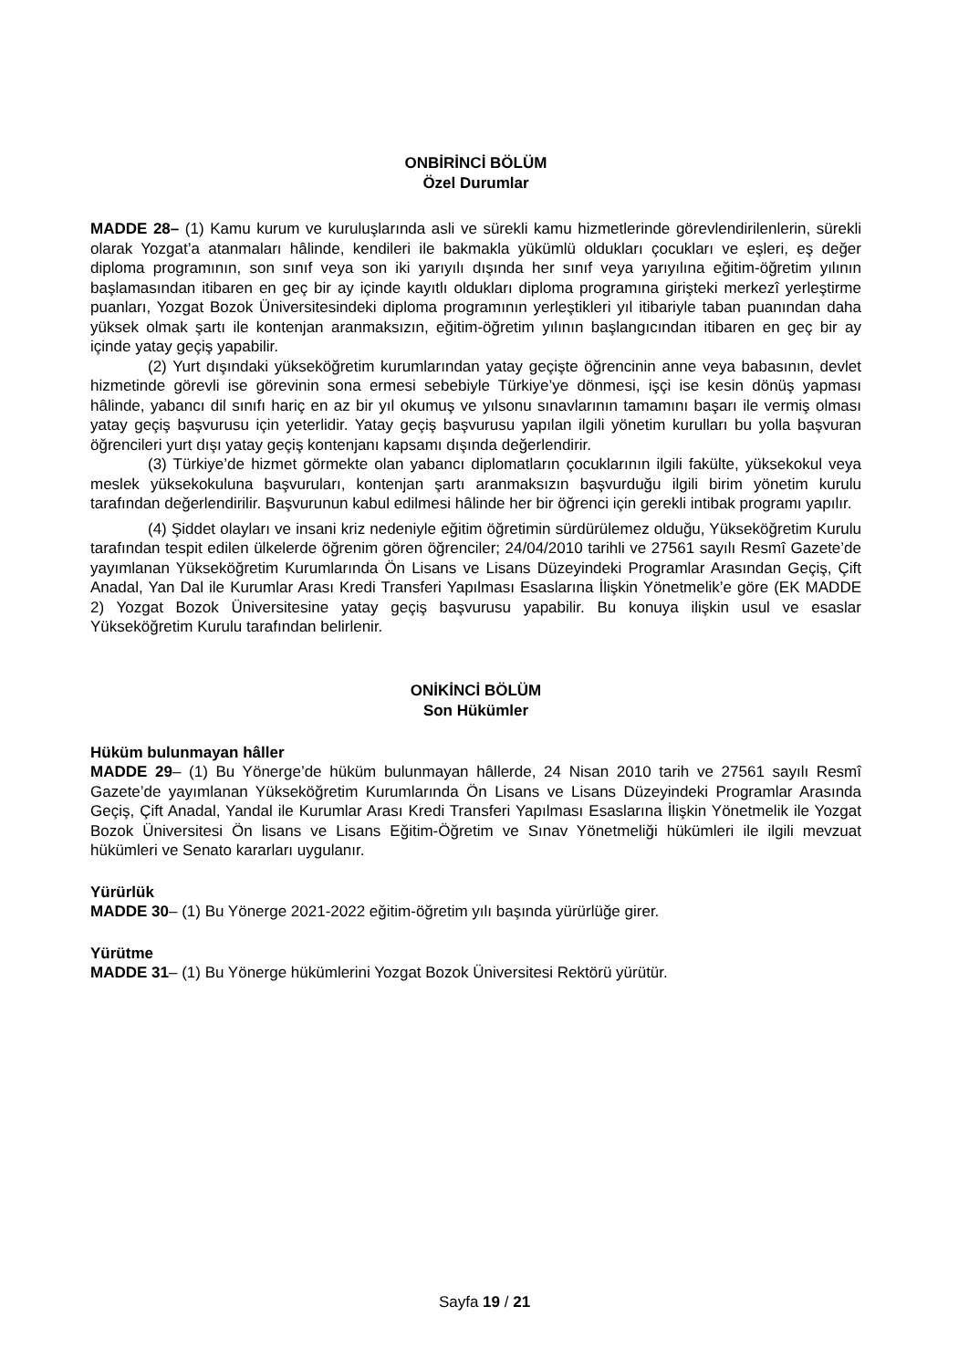ONBİRİNCİ BÖLÜM
Özel Durumlar
MADDE 28– (1) Kamu kurum ve kuruluşlarında asli ve sürekli kamu hizmetlerinde görevlendirilenlerin, sürekli olarak Yozgat’a atanmaları hâlinde, kendileri ile bakmakla yükümlü oldukları çocukları ve eşleri, eş değer diploma programının, son sınıf veya son iki yarıyılı dışında her sınıf veya yarıyılına eğitim-öğretim yılının başlamasından itibaren en geç bir ay içinde kayıtlı oldukları diploma programına girişteki merkezî yerleştirme puanları, Yozgat Bozok Üniversitesindeki diploma programının yerleştikleri yıl itibariyle taban puanından daha yüksek olmak şartı ile kontenjan aranmaksızın, eğitim-öğretim yılının başlangıcından itibaren en geç bir ay içinde yatay geçiş yapabilir.
(2) Yurt dışındaki yükseköğretim kurumlarından yatay geçişte öğrencinin anne veya babasının, devlet hizmetinde görevli ise görevinin sona ermesi sebebiyle Türkiye’ye dönmesi, işçi ise kesin dönüş yapması hâlinde, yabancı dil sınıfı hariç en az bir yıl okumuş ve yılsonu sınavlarının tamamını başarı ile vermiş olması yatay geçiş başvurusu için yeterlidir. Yatay geçiş başvurusu yapılan ilgili yönetim kurulları bu yolla başvuran öğrencileri yurt dışı yatay geçiş kontenjanı kapsamı dışında değerlendirir.
(3) Türkiye’de hizmet görmekte olan yabancı diplomatların çocuklarının ilgili fakülte, yüksekokul veya meslek yüksekokuluna başvuruları, kontenjan şartı aranmaksızın başvurduğu ilgili birim yönetim kurulu tarafından değerlendirilir. Başvurunun kabul edilmesi hâlinde her bir öğrenci için gerekli intibak programı yapılır.
(4) Şiddet olayları ve insani kriz nedeniyle eğitim öğretimin sürdürülemez olduğu, Yükseköğretim Kurulu tarafından tespit edilen ülkelerde öğrenim gören öğrenciler; 24/04/2010 tarihli ve 27561 sayılı Resmî Gazete’de yayımlanan Yükseköğretim Kurumlarında Ön Lisans ve Lisans Düzeyindeki Programlar Arasından Geçiş, Çift Anadal, Yan Dal ile Kurumlar Arası Kredi Transferi Yapılması Esaslarına İlişkin Yönetmelik’e göre (EK MADDE 2) Yozgat Bozok Üniversitesine yatay geçiş başvurusu yapabilir. Bu konuya ilişkin usul ve esaslar Yükseköğretim Kurulu tarafından belirlenir.
ONİKİNCİ BÖLÜM
Son Hükümler
Hüküm bulunmayan hâller
MADDE 29– (1) Bu Yönerge’de hüküm bulunmayan hâllerde, 24 Nisan 2010 tarih ve 27561 sayılı Resmî Gazete’de yayımlanan Yükseköğretim Kurumlarında Ön Lisans ve Lisans Düzeyindeki Programlar Arasında Geçiş, Çift Anadal, Yandal ile Kurumlar Arası Kredi Transferi Yapılması Esaslarına İlişkin Yönetmelik ile Yozgat Bozok Üniversitesi Ön lisans ve Lisans Eğitim-Öğretim ve Sınav Yönetmeliği hükümleri ile ilgili mevzuat hükümleri ve Senato kararları uygulanır.
Yürürlük
MADDE 30– (1) Bu Yönerge 2021-2022 eğitim-öğretim yılı başında yürürlüğe girer.
Yürütme
MADDE 31– (1) Bu Yönerge hükümlerini Yozgat Bozok Üniversitesi Rektörü yürütür.
Sayfa 19 / 21